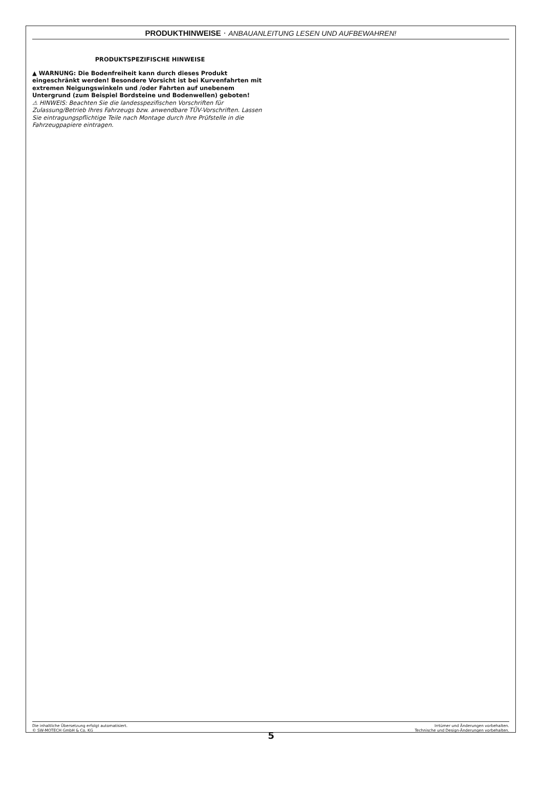PRODUKTHINWEISE · ANBAUANLEITUNG LESEN UND AUFBEWAHREN!
PRODUKTSPEZIFISCHE HINWEISE
▲ WARNUNG: Die Bodenfreiheit kann durch dieses Produkt eingeschränkt werden! Besondere Vorsicht ist bei Kurvenfahrten mit extremen Neigungswinkeln und /oder Fahrten auf unebenem Untergrund (zum Beispiel Bordsteine und Bodenwellen) geboten!
⚠ HINWEIS: Beachten Sie die landesspezifischen Vorschriften für Zulassung/Betrieb Ihres Fahrzeugs bzw. anwendbare TÜV-Vorschriften. Lassen Sie eintragungspflichtige Teile nach Montage durch Ihre Prüfstelle in die Fahrzeugpapiere eintragen.
Die inhaltliche Übersetzung erfolgt automatisiert.
© SW-MOTECH GmbH & Co. KG
5
Irrtümer und Änderungen vorbehalten.
Technische und Design-Änderungen vorbehalten.